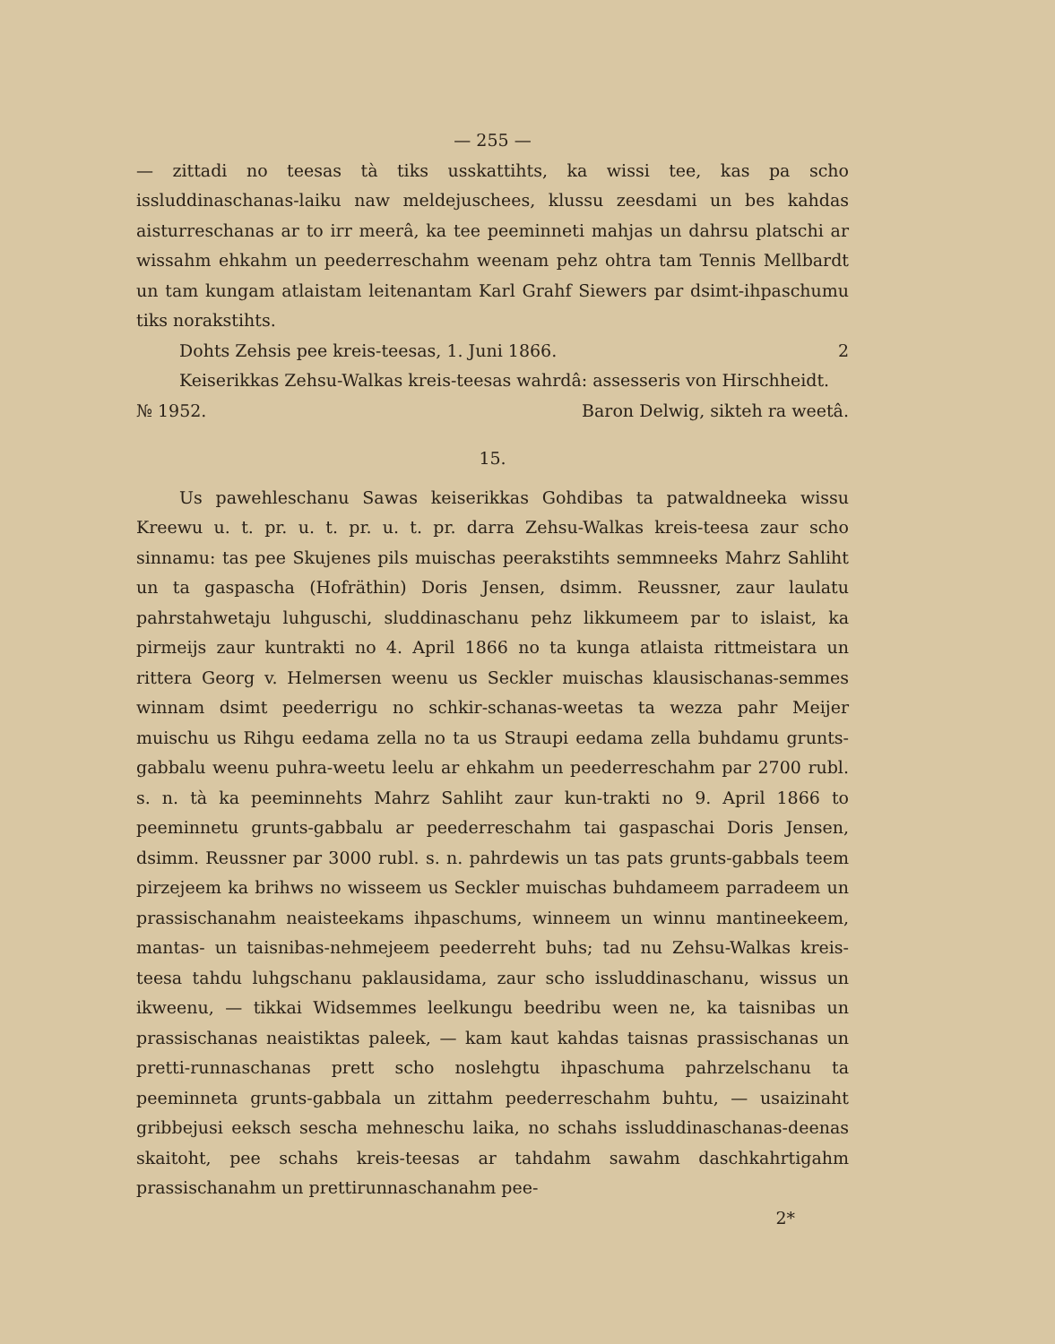— 255 —
— zittadi no teesas tà tiks usskattihts, ka wissi tee, kas pa scho issluddinaschanas-laiku naw meldejuschees, klussu zeesdami un bes kahdas aisturreschanas ar to irr meerâ, ka tee peeminneti mahjas un dahrsu platschi ar wissahm ehkahm un peederreschahm weenam pehz ohtra tam Tennis Mellbardt un tam kungam atlaistam leitenantam Karl Grahf Siewers par dsimt-ihpaschumu tiks norakstihts.
Dohts Zehsis pee kreis-teesas, 1. Juni 1866. 2
Keiserikkas Zehsu-Walkas kreis-teesas wahrdâ: assesseris von Hirschheidt.
№ 1952. Baron Delwig, sikteh ra weetâ.
15.
Us pawehleschanu Sawas keiserikkas Gohdibas ta patwaldneeka wissu Kreewu u. t. pr. u. t. pr. u. t. pr. darra Zehsu-Walkas kreis-teesa zaur scho sinnamu: tas pee Skujenes pils muischas peerakstihts semmneeks Mahrz Sahliht un ta gaspascha (Hofräthin) Doris Jensen, dsimm. Reussner, zaur laulatu pahrstahwetaju luhguschi, sluddinaschanu pehz likkumeem par to islaist, ka pirmeijs zaur kuntrakti no 4. April 1866 no ta kunga atlaista rittmeistara un rittera Georg v. Helmersen weenu us Seckler muischas klausischanas-semmes winnam dsimt peederrigu no schkir-schanas-weetas ta wezza pahr Meijer muischu us Rihgu eedama zella no ta us Straupi eedama zella buhdamu grunts-gabbalu weenu puhra-weetu leelu ar ehkahm un peederreschahm par 2700 rubl. s. n. tà ka peeminnehts Mahrz Sahliht zaur kun-trakti no 9. April 1866 to peeminnetu grunts-gabbalu ar peederreschahm tai gaspaschai Doris Jensen, dsimm. Reussner par 3000 rubl. s. n. pahrdewis un tas pats grunts-gabbals teem pirzejeem ka brihws no wisseem us Seckler muischas buhdameem parradeem un prassischanahm neaisteekams ihpaschums, winneem un winnu mantineekeem, mantas- un taisnibas-nehmejeem peederreht buhs; tad nu Zehsu-Walkas kreis-teesa tahdu luhgschanu paklausidama, zaur scho issluddinaschanu, wissus un ikweenu, — tikkai Widsemmes leelkungu beedribu ween ne, ka taisnibas un prassischanas neaistiktas paleek, — kam kaut kahdas taisnas prassischanas un pretti-runnaschanas prett scho noslehgtu ihpaschuma pahrzelschanu ta peeminneta grunts-gabbala un zittahm peederreschahm buhtu, — usaizinaht gribbejusi eeksch sescha mehneschu laika, no schahs issluddinaschanas-deenas skaitoht, pee schahs kreis-teesas ar tahdahm sawahm daschkahrtigahm prassischanahm un prettirunnaschanahm pee-
2*